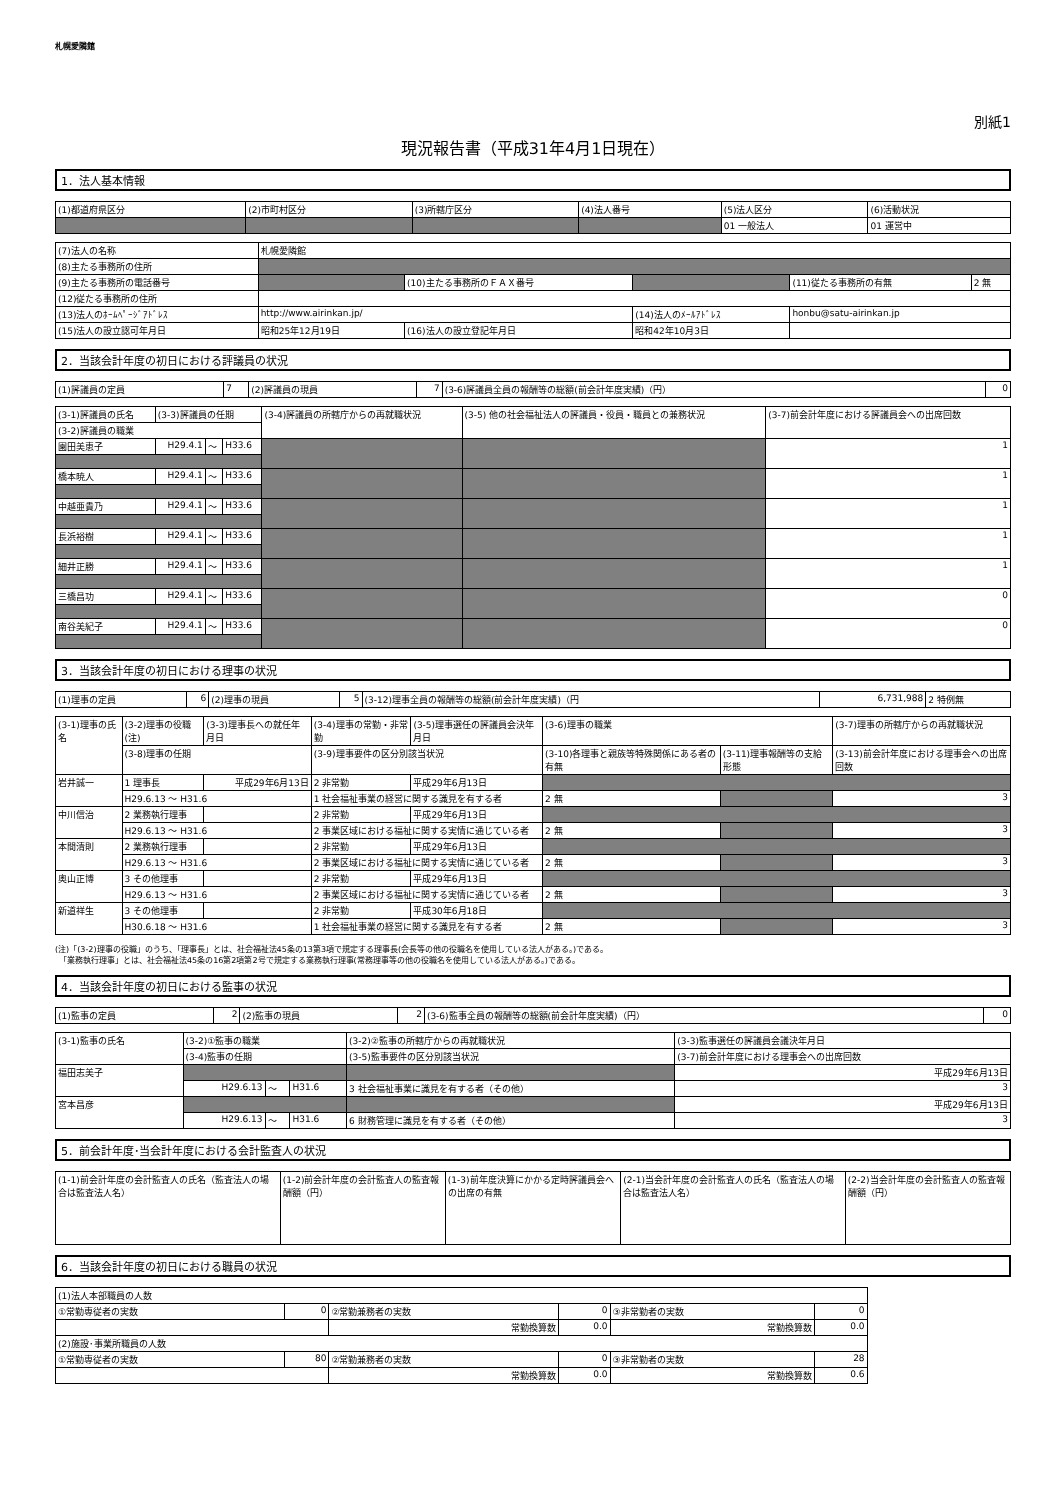札幌愛隣館
別紙1
現況報告書（平成31年4月1日現在）
1．法人基本情報
| (1)都道府県区分 | (2)市町村区分 | (3)所轄庁区分 | (4)法人番号 | (5)法人区分 | (6)活動状況 |
| | | | | 01 一般法人 | 01 運営中 |
| (7)法人の名称 | 札幌愛隣館 | | | | |
| (8)主たる事務所の住所 | | | | | |
| (9)主たる事務所の電話番号 | | (10)主たる事務所のＦＡＸ番号 | | (11)従たる事務所の有無 | 2 無 |
| (12)従たる事務所の住所 | | | | | |
| (13)法人のﾎｰﾑﾍﾟｰｼﾞｱﾄﾞﾚｽ | http://www.airinkan.jp/ | | (14)法人のﾒｰﾙｱﾄﾞﾚｽ | honbu@satu-airinkan.jp | |
| (15)法人の設立認可年月日 | 昭和25年12月19日 | (16)法人の設立登記年月日 | 昭和42年10月3日 | | |
2．当該会計年度の初日における評議員の状況
| (1)評議員の定員 | 7 | (2)評議員の現員 | 7 | (3-6)評議員全員の報酬等の総額(前会計年度実績)（円） | 0 |
| (3-1)評議員の氏名 | (3-3)評議員の任期 | | | (3-4)評議員の所轄庁からの再就職状況 | (3-5) 他の社会福祉法人の評議員・役員・職員との兼務状況 | (3-7)前会計年度における評議員会への出席回数 |
| (3-2)評議員の職業 | | | | | | |
| 園田美恵子 | H29.4.1 | ～ | H33.6 | | | 1 |
| 橋本暁人 | H29.4.1 | ～ | H33.6 | | | 1 |
| 中越亜貴乃 | H29.4.1 | ～ | H33.6 | | | 1 |
| 長浜裕樹 | H29.4.1 | ～ | H33.6 | | | 1 |
| 細井正勝 | H29.4.1 | ～ | H33.6 | | | 1 |
| 三橋昌功 | H29.4.1 | ～ | H33.6 | | | 0 |
| 南谷美紀子 | H29.4.1 | ～ | H33.6 | | | 0 |
3．当該会計年度の初日における理事の状況
| (1)理事の定員 | 6 | (2)理事の現員 | 5 | (3-12)理事全員の報酬等の総額(前会計年度実績)（円 | 6,731,988 | 2 特例無 |
| (3-1)理事の氏名 | (3-2)理事の役職(注) | (3-3)理事長への就任年月日 | (3-4)理事の常勤・非常勤 | (3-5)理事選任の評議員会決年月日 | (3-6)理事の職業 | | (3-7)理事の所轄庁からの再就職状況 |
| | (3-8)理事の任期 | | (3-9)理事要件の区分別該当状況 | | (3-10)各理事と親族等特殊関係にある者の有無 | (3-11)理事報酬等の支給形態 | (3-13)前会計年度における理事会への出席回数 |
| 岩井誠一 | 1 理事長 | 平成29年6月13日 | 2 非常勤 | 平成29年6月13日 | | | |
| | H29.6.13 ～ H31.6 | | 1 社会福祉事業の経営に関する識見を有する者 | | 2 無 | | 3 |
| 中川信治 | 2 業務執行理事 | | 2 非常勤 | 平成29年6月13日 | | | |
| | H29.6.13 ～ H31.6 | | 2 事業区域における福祉に関する実情に通じている者 | | 2 無 | | 3 |
| 本間清則 | 2 業務執行理事 | | 2 非常勤 | 平成29年6月13日 | | | |
| | H29.6.13 ～ H31.6 | | 2 事業区域における福祉に関する実情に通じている者 | | 2 無 | | 3 |
| 奥山正博 | 3 その他理事 | | 2 非常勤 | 平成29年6月13日 | | | |
| | H29.6.13 ～ H31.6 | | 2 事業区域における福祉に関する実情に通じている者 | | 2 無 | | 3 |
| 新道祥生 | 3 その他理事 | | 2 非常勤 | 平成30年6月18日 | | | |
| | H30.6.18 ～ H31.6 | | 1 社会福祉事業の経営に関する識見を有する者 | | 2 無 | | 3 |
(注)「(3-2)理事の役職」のうち、「理事長」とは、社会福祉法45条の13第3項で規定する理事長(会長等の他の役職名を使用している法人がある。)である。
　「業務執行理事」とは、社会福祉法45条の16第2項第2号で規定する業務執行理事(常務理事等の他の役職名を使用している法人がある。)である。
4．当該会計年度の初日における監事の状況
| (1)監事の定員 | 2 | (2)監事の現員 | 2 | (3-6)監事全員の報酬等の総額(前会計年度実績)（円） | 0 |
| (3-1)監事の氏名 | (3-2)①監事の職業 | | | (3-2)②監事の所轄庁からの再就職状況 | (3-3)監事選任の評議員会議決年月日 |
| | (3-4)監事の任期 | | | (3-5)監事要件の区分別該当状況 | (3-7)前会計年度における理事会への出席回数 |
| 福田志美子 | | | | | 平成29年6月13日 |
| | H29.6.13 | ～ | H31.6 | 3 社会福祉事業に識見を有する者（その他） | 3 |
| 宮本昌彦 | | | | | 平成29年6月13日 |
| | H29.6.13 | ～ | H31.6 | 6 財務管理に識見を有する者（その他） | 3 |
5．前会計年度･当会計年度における会計監査人の状況
| (1-1)前会計年度の会計監査人の氏名（監査法人の場合は監査法人名） | (1-2)前会計年度の会計監査人の監査報酬額（円） | (1-3)前年度決算にかかる定時評議員会への出席の有無 | (2-1)当会計年度の会計監査人の氏名（監査法人の場合は監査法人名） | (2-2)当会計年度の会計監査人の監査報酬額（円） |
6．当該会計年度の初日における職員の状況
| (1)法人本部職員の人数 | | | | | |
| ①常勤専従者の実数 | 0 | ②常勤兼務者の実数 | 0 | ③非常勤者の実数 | 0 |
| | | 常勤換算数 | 0.0 | 常勤換算数 | 0.0 |
| (2)施設･事業所職員の人数 | | | | | |
| ①常勤専従者の実数 | 80 | ②常勤兼務者の実数 | 0 | ③非常勤者の実数 | 28 |
| | | 常勤換算数 | 0.0 | 常勤換算数 | 0.6 |